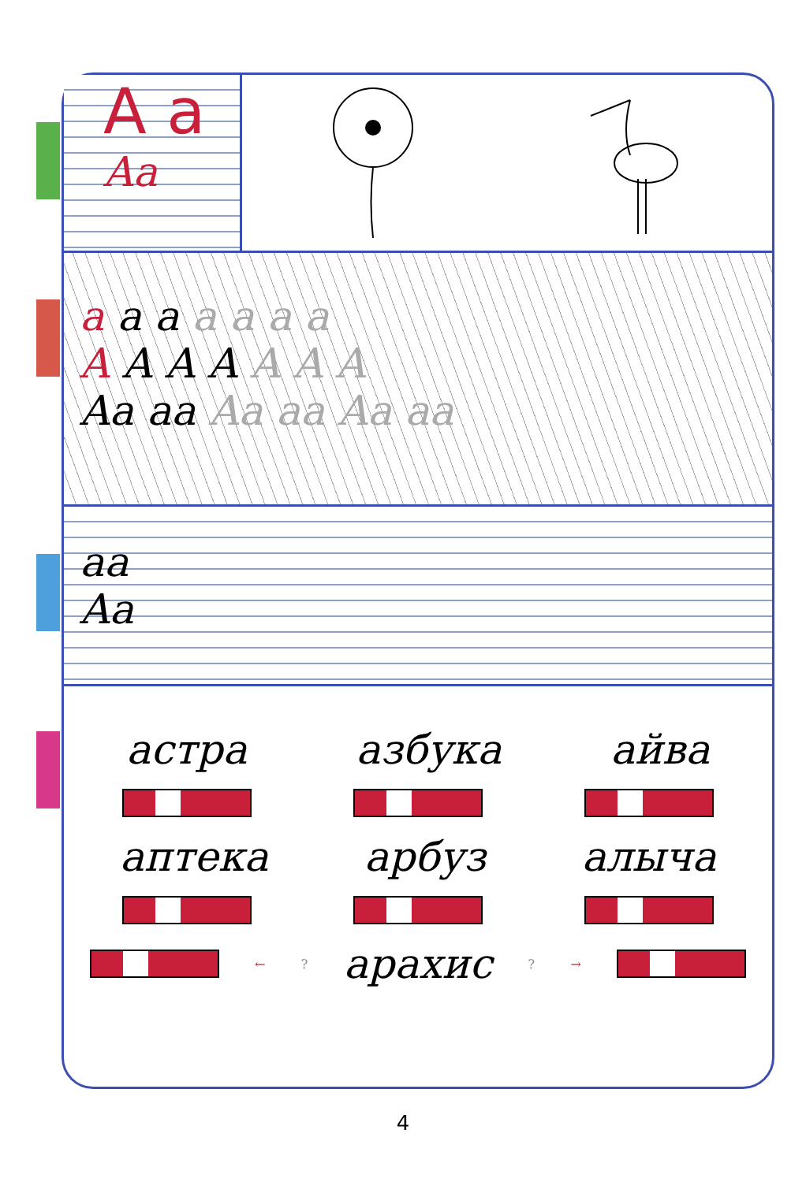A a
Aa
a a a a a a a
A A A A A A A
Aa aa Aa aa Aa aa
aa
Aa
астра азбука айва
аптека арбуз алыча
← ? арахис ? →
4